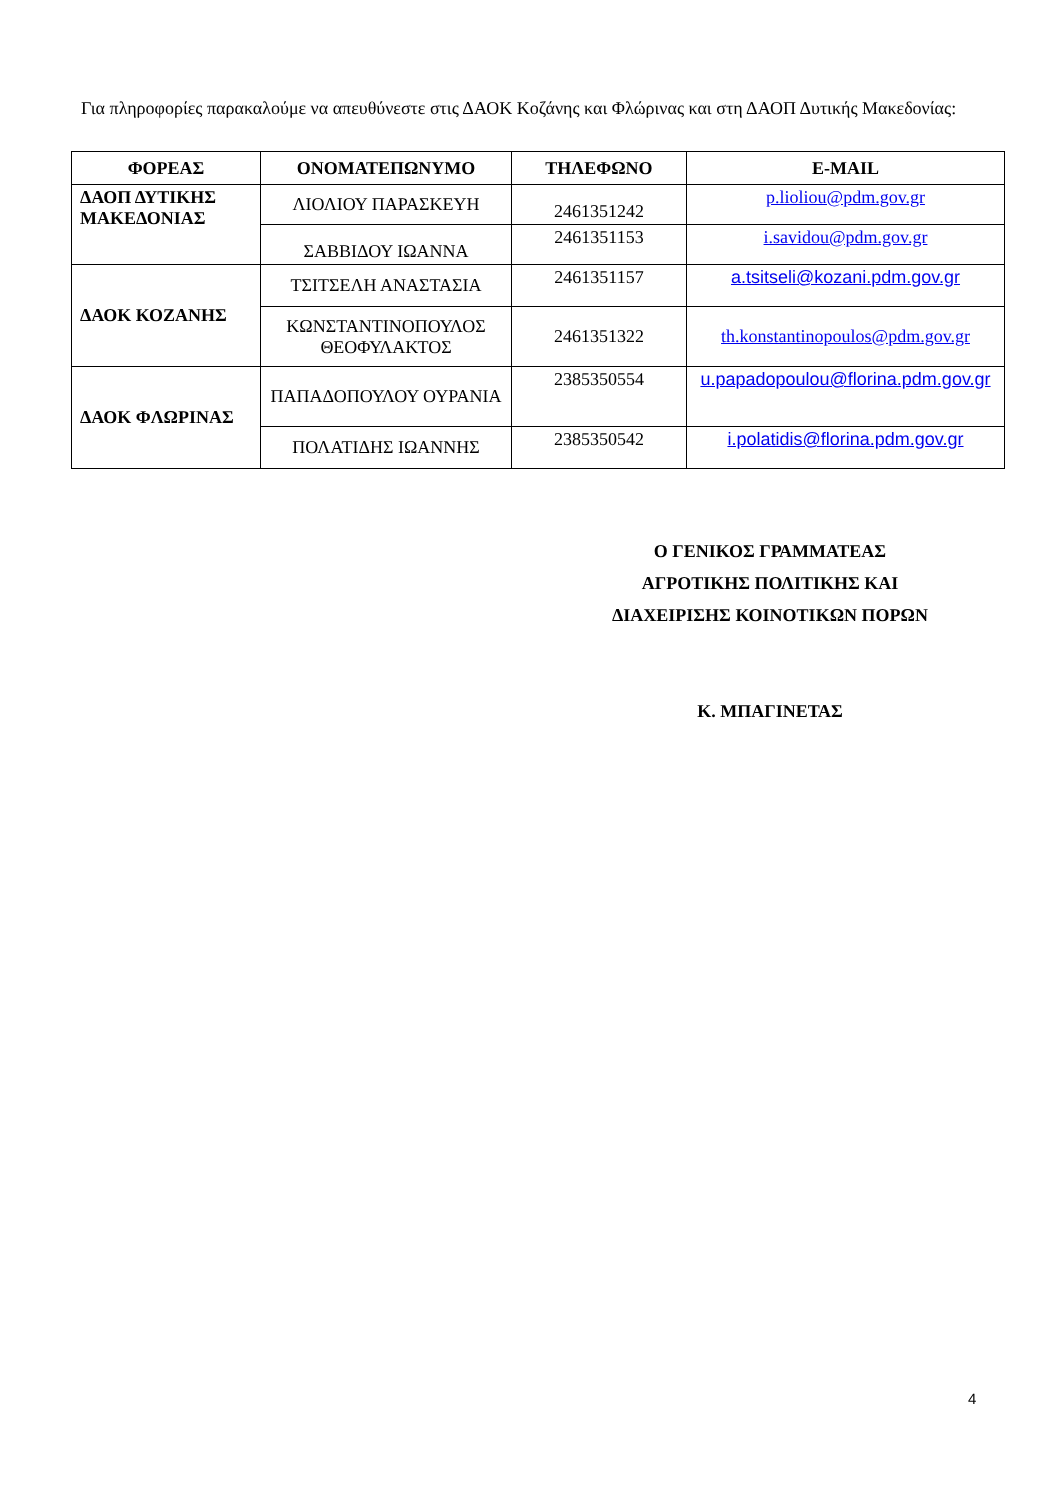Για πληροφορίες παρακαλούμε να απευθύνεστε στις ΔΑΟΚ Κοζάνης και Φλώρινας και στη ΔΑΟΠ Δυτικής Μακεδονίας:
| ΦΟΡΕΑΣ | ΟΝΟΜΑΤΕΠΩΝΥΜΟ | ΤΗΛΕΦΩΝΟ | E-MAIL |
| --- | --- | --- | --- |
| ΔΑΟΠ ΔΥΤΙΚΗΣ ΜΑΚΕΔΟΝΙΑΣ | ΛΙΟΛΙΟΥ ΠΑΡΑΣΚΕΥΗ | 2461351242 | p.lioliou@pdm.gov.gr |
| | ΣΑΒΒΙΔΟΥ ΙΩΑΝΝΑ | 2461351153 | i.savidou@pdm.gov.gr |
| ΔΑΟΚ ΚΟΖΑΝΗΣ | ΤΣΙΤΣΕΛΗ ΑΝΑΣΤΑΣΙΑ | 2461351157 | a.tsitseli@kozani.pdm.gov.gr |
| | ΚΩΝΣΤΑΝΤΙΝΟΠΟΥΛΟΣ ΘΕΟΦΥΛΑΚΤΟΣ | 2461351322 | th.konstantinopoulos@pdm.gov.gr |
| ΔΑΟΚ ΦΛΩΡΙΝΑΣ | ΠΑΠΑΔΟΠΟΥΛΟΥ ΟΥΡΑΝΙΑ | 2385350554 | u.papadopoulou@florina.pdm.gov.gr |
| | ΠΟΛΑΤΙΔΗΣ ΙΩΑΝΝΗΣ | 2385350542 | i.polatidis@florina.pdm.gov.gr |
Ο ΓΕΝΙΚΟΣ ΓΡΑΜΜΑΤΕΑΣ
ΑΓΡΟΤΙΚΗΣ ΠΟΛΙΤΙΚΗΣ ΚΑΙ
ΔΙΑΧΕΙΡΙΣΗΣ ΚΟΙΝΟΤΙΚΩΝ ΠΟΡΩΝ
Κ. ΜΠΑΓΙΝΕΤΑΣ
4